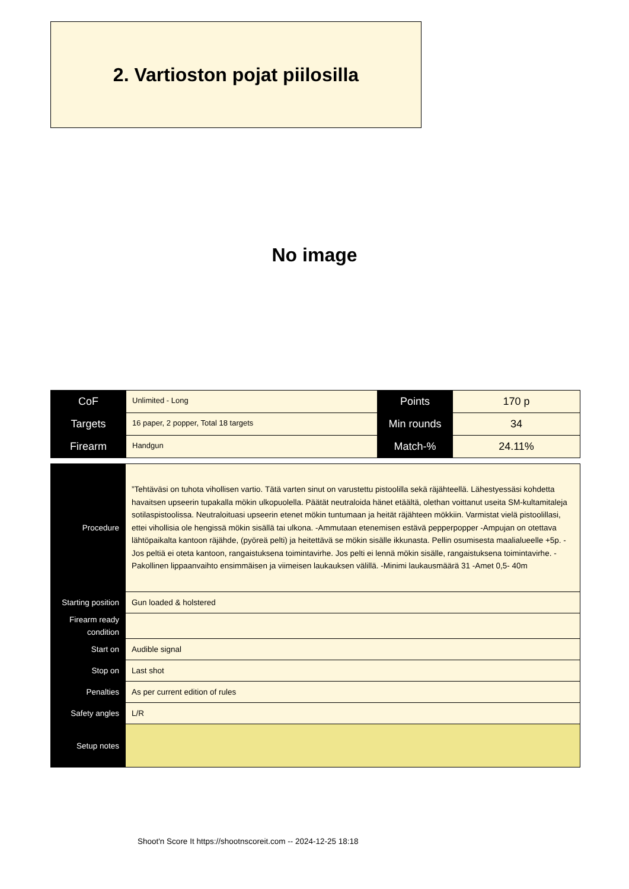2. Vartioston pojat piilosilla
No image
| CoF | Unlimited - Long | Points | 170 p |
| Targets | 16 paper, 2 popper, Total 18 targets | Min rounds | 34 |
| Firearm | Handgun | Match-% | 24.11% |
| Procedure | ”Tehtäväsi on tuhota vihollisen vartio. Tätä varten sinut on varustettu pistoolilla sekä räjähteellä. Lähestyessäsi kohdetta havaitsen upseerin tupakalla mökin ulkopuolella. Päätät neutraloida hänet etäältä, olethan voittanut useita SM-kultamitaleja sotilaspistoolissa. Neutraloituasi upseerin etenet mökin tuntumaan ja heität räjähteen mökkiin. Varmistat vielä pistoolillasi, ettei vihollisia ole hengissä mökin sisällä tai ulkona. -Ammutaan etenemisen estävä pepperpopper -Ampujan on otettava lähtöpaikalta kantoon räjähde, (pyöreä pelti) ja heitettävä se mökin sisälle ikkunasta. Pellin osumisesta maalialueelle +5p. -Jos peltiä ei oteta kantoon, rangaistuksena toimintavirhe. Jos pelti ei lennä mökin sisälle, rangaistuksena toimintavirhe. -Pakollinen lippaanvaihto ensimmäisen ja viimeisen laukauksen välillä. -Minimi laukausmäärä 31 -Amet 0,5- 40m |
| Starting position | Gun loaded & holstered |
| Firearm ready condition | |
| Start on | Audible signal |
| Stop on | Last shot |
| Penalties | As per current edition of rules |
| Safety angles | L/R |
| Setup notes | |
Shoot'n Score It https://shootnscoreit.com -- 2024-12-25 18:18